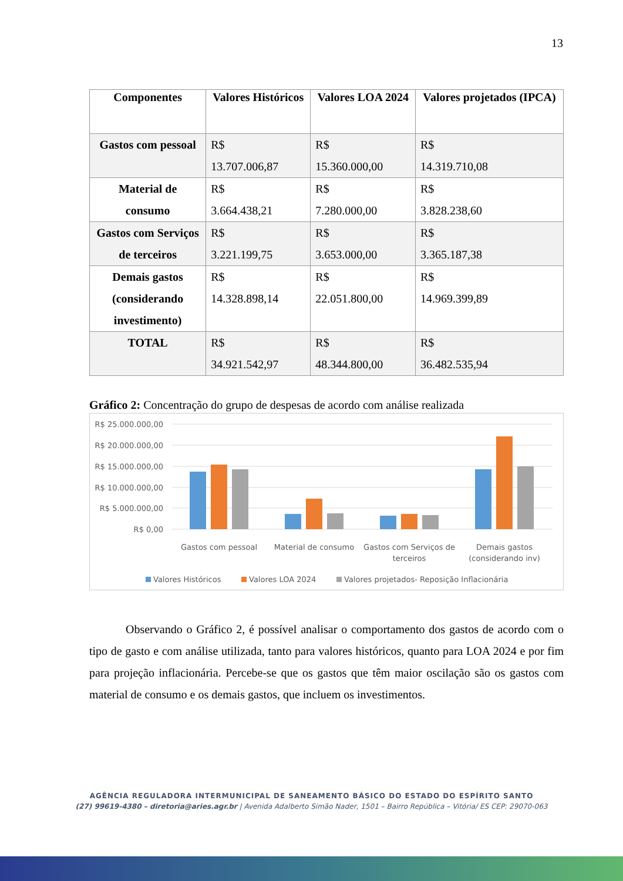13
| Componentes | Valores Históricos | Valores LOA 2024 | Valores projetados (IPCA) |
| --- | --- | --- | --- |
| Gastos com pessoal | R$ 13.707.006,87 | R$ 15.360.000,00 | R$ 14.319.710,08 |
| Material de consumo | R$ 3.664.438,21 | R$ 7.280.000,00 | R$ 3.828.238,60 |
| Gastos com Serviços de terceiros | R$ 3.221.199,75 | R$ 3.653.000,00 | R$ 3.365.187,38 |
| Demais gastos (considerando investimento) | R$ 14.328.898,14 | R$ 22.051.800,00 | R$ 14.969.399,89 |
| TOTAL | R$ 34.921.542,97 | R$ 48.344.800,00 | R$ 36.482.535,94 |
Gráfico 2: Concentração do grupo de despesas de acordo com análise realizada
R$ 25.000.000,00
R$ 20.000.000,00
R$ 15.000.000,00
R$ 10.000.000,00
R$ 5.000.000,00
R$ 0,00
Gastos com pessoal
Material de consumo
Gastos com Serviços de
terceiros
Demais gastos
(considerando inv)
Valores Históricos
Valores LOA 2024
Valores projetados- Reposição Inflacionária
Observando o Gráfico 2, é possível analisar o comportamento dos gastos de acordo com o tipo de gasto e com análise utilizada, tanto para valores históricos, quanto para LOA 2024 e por fim para projeção inflacionária. Percebe-se que os gastos que têm maior oscilação são os gastos com material de consumo e os demais gastos, que incluem os investimentos.
AGÊNCIA REGULADORA INTERMUNICIPAL DE SANEAMENTO BÁSICO DO ESTADO DO ESPÍRITO SANTO
(27) 99619-4380 – diretoria@aries.agr.br | Avenida Adalberto Simão Nader, 1501 – Bairro República – Vitória/ ES CEP: 29070-063